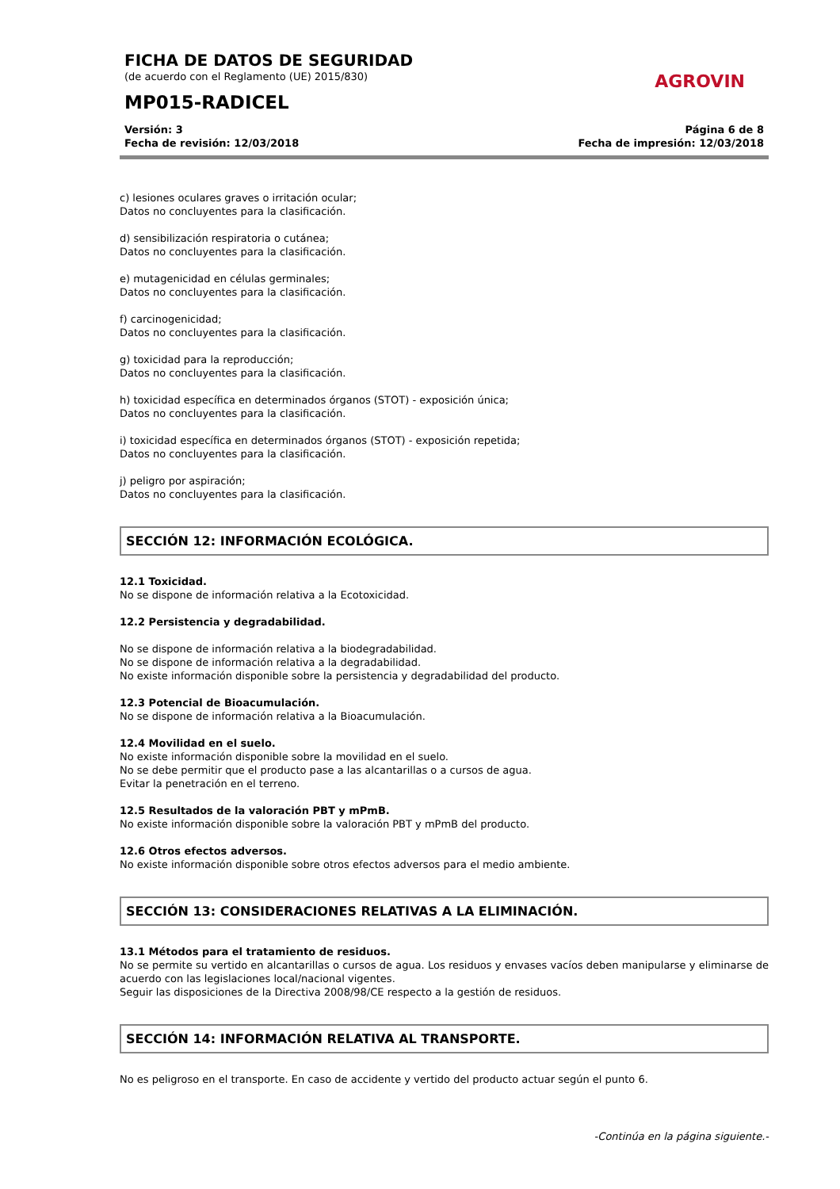FICHA DE DATOS DE SEGURIDAD
(de acuerdo con el Reglamento (UE) 2015/830)
MP015-RADICEL
AGROVIN
Versión: 3
Fecha de revisión: 12/03/2018
Página 6 de 8
Fecha de impresión: 12/03/2018
c) lesiones oculares graves o irritación ocular;
Datos no concluyentes para la clasificación.
d) sensibilización respiratoria o cutánea;
Datos no concluyentes para la clasificación.
e) mutagenicidad en células germinales;
Datos no concluyentes para la clasificación.
f) carcinogenicidad;
Datos no concluyentes para la clasificación.
g) toxicidad para la reproducción;
Datos no concluyentes para la clasificación.
h) toxicidad específica en determinados órganos (STOT) - exposición única;
Datos no concluyentes para la clasificación.
i) toxicidad específica en determinados órganos (STOT) - exposición repetida;
Datos no concluyentes para la clasificación.
j) peligro por aspiración;
Datos no concluyentes para la clasificación.
SECCIÓN 12: INFORMACIÓN ECOLÓGICA.
12.1 Toxicidad.
No se dispone de información relativa a la Ecotoxicidad.
12.2 Persistencia y degradabilidad.
No se dispone de información relativa a la biodegradabilidad.
No se dispone de información relativa a la degradabilidad.
No existe información disponible sobre la persistencia y degradabilidad del producto.
12.3 Potencial de Bioacumulación.
No se dispone de información relativa a la Bioacumulación.
12.4 Movilidad en el suelo.
No existe información disponible sobre la movilidad en el suelo.
No se debe permitir que el producto pase a las alcantarillas o a cursos de agua.
Evitar la penetración en el terreno.
12.5 Resultados de la valoración PBT y mPmB.
No existe información disponible sobre la valoración PBT y mPmB del producto.
12.6 Otros efectos adversos.
No existe información disponible sobre otros efectos adversos para el medio ambiente.
SECCIÓN 13: CONSIDERACIONES RELATIVAS A LA ELIMINACIÓN.
13.1 Métodos para el tratamiento de residuos.
No se permite su vertido en alcantarillas o cursos de agua. Los residuos y envases vacíos deben manipularse y eliminarse de acuerdo con las legislaciones local/nacional vigentes.
Seguir las disposiciones de la Directiva 2008/98/CE respecto a la gestión de residuos.
SECCIÓN 14: INFORMACIÓN RELATIVA AL TRANSPORTE.
No es peligroso en el transporte. En caso de accidente y vertido del producto actuar según el punto 6.
-Continúa en la página siguiente.-